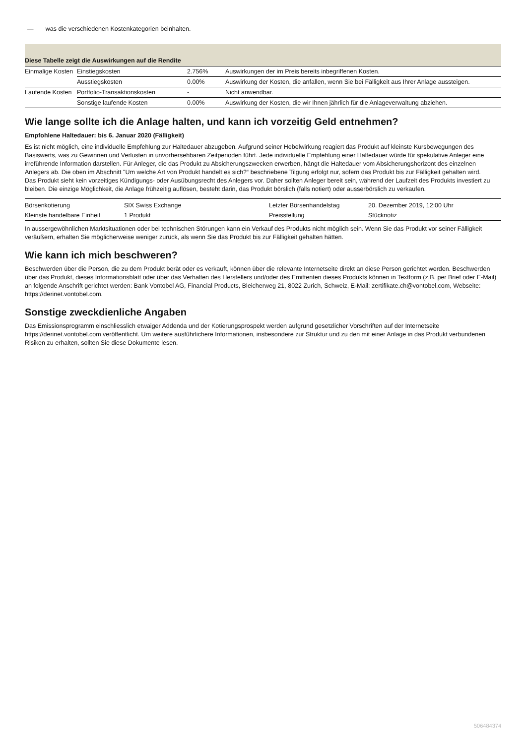— was die verschiedenen Kostenkategorien beinhalten.
Diese Tabelle zeigt die Auswirkungen auf die Rendite
| Einmalige Kosten | Einstiegskosten | 2.756% | Auswirkungen der im Preis bereits inbegriffenen Kosten. |
| | Ausstiegskosten | 0.00% | Auswirkung der Kosten, die anfallen, wenn Sie bei Fälligkeit aus Ihrer Anlage aussteigen. |
| Laufende Kosten | Portfolio-Transaktionskosten | - | Nicht anwendbar. |
| | Sonstige laufende Kosten | 0.00% | Auswirkung der Kosten, die wir Ihnen jährlich für die Anlageverwaltung abziehen. |
Wie lange sollte ich die Anlage halten, und kann ich vorzeitig Geld entnehmen?
Empfohlene Haltedauer: bis 6. Januar 2020 (Fälligkeit)
Es ist nicht möglich, eine individuelle Empfehlung zur Haltedauer abzugeben. Aufgrund seiner Hebelwirkung reagiert das Produkt auf kleinste Kursbewegungen des Basiswerts, was zu Gewinnen und Verlusten in unvorhersehbaren Zeitperioden führt. Jede individuelle Empfehlung einer Haltedauer würde für spekulative Anleger eine irreführende Information darstellen. Für Anleger, die das Produkt zu Absicherungszwecken erwerben, hängt die Haltedauer vom Absicherungshorizont des einzelnen Anlegers ab. Die oben im Abschnitt "Um welche Art von Produkt handelt es sich?“ beschriebene Tilgung erfolgt nur, sofern das Produkt bis zur Fälligkeit gehalten wird.
Das Produkt sieht kein vorzeitiges Kündigungs- oder Ausübungsrecht des Anlegers vor. Daher sollten Anleger bereit sein, während der Laufzeit des Produkts investiert zu bleiben. Die einzige Möglichkeit, die Anlage frühzeitig auflösen, besteht darin, das Produkt börslich (falls notiert) oder ausserbörslich zu verkaufen.
| Börsenkotierung | SIX Swiss Exchange | Letzter Börsenhandelstag | 20. Dezember 2019, 12:00 Uhr |
| Kleinste handelbare Einheit | 1 Produkt | Preisstellung | Stücknotiz |
In aussergewöhnlichen Marktsituationen oder bei technischen Störungen kann ein Verkauf des Produkts nicht möglich sein. Wenn Sie das Produkt vor seiner Fälligkeit veräußern, erhalten Sie möglicherweise weniger zurück, als wenn Sie das Produkt bis zur Fälligkeit gehalten hätten.
Wie kann ich mich beschweren?
Beschwerden über die Person, die zu dem Produkt berät oder es verkauft, können über die relevante Internetseite direkt an diese Person gerichtet werden. Beschwerden über das Produkt, dieses Informationsblatt oder über das Verhalten des Herstellers und/oder des Emittenten dieses Produkts können in Textform (z.B. per Brief oder E-Mail) an folgende Anschrift gerichtet werden: Bank Vontobel AG, Financial Products, Bleicherweg 21, 8022 Zurich, Schweiz, E-Mail: zertifikate.ch@vontobel.com, Webseite: https://derinet.vontobel.com.
Sonstige zweckdienliche Angaben
Das Emissionsprogramm einschliesslich etwaiger Addenda und der Kotierungsprospekt werden aufgrund gesetzlicher Vorschriften auf der Internetseite https://derinet.vontobel.com veröffentlicht. Um weitere ausführlichere Informationen, insbesondere zur Struktur und zu den mit einer Anlage in das Produkt verbundenen Risiken zu erhalten, sollten Sie diese Dokumente lesen.
506484374